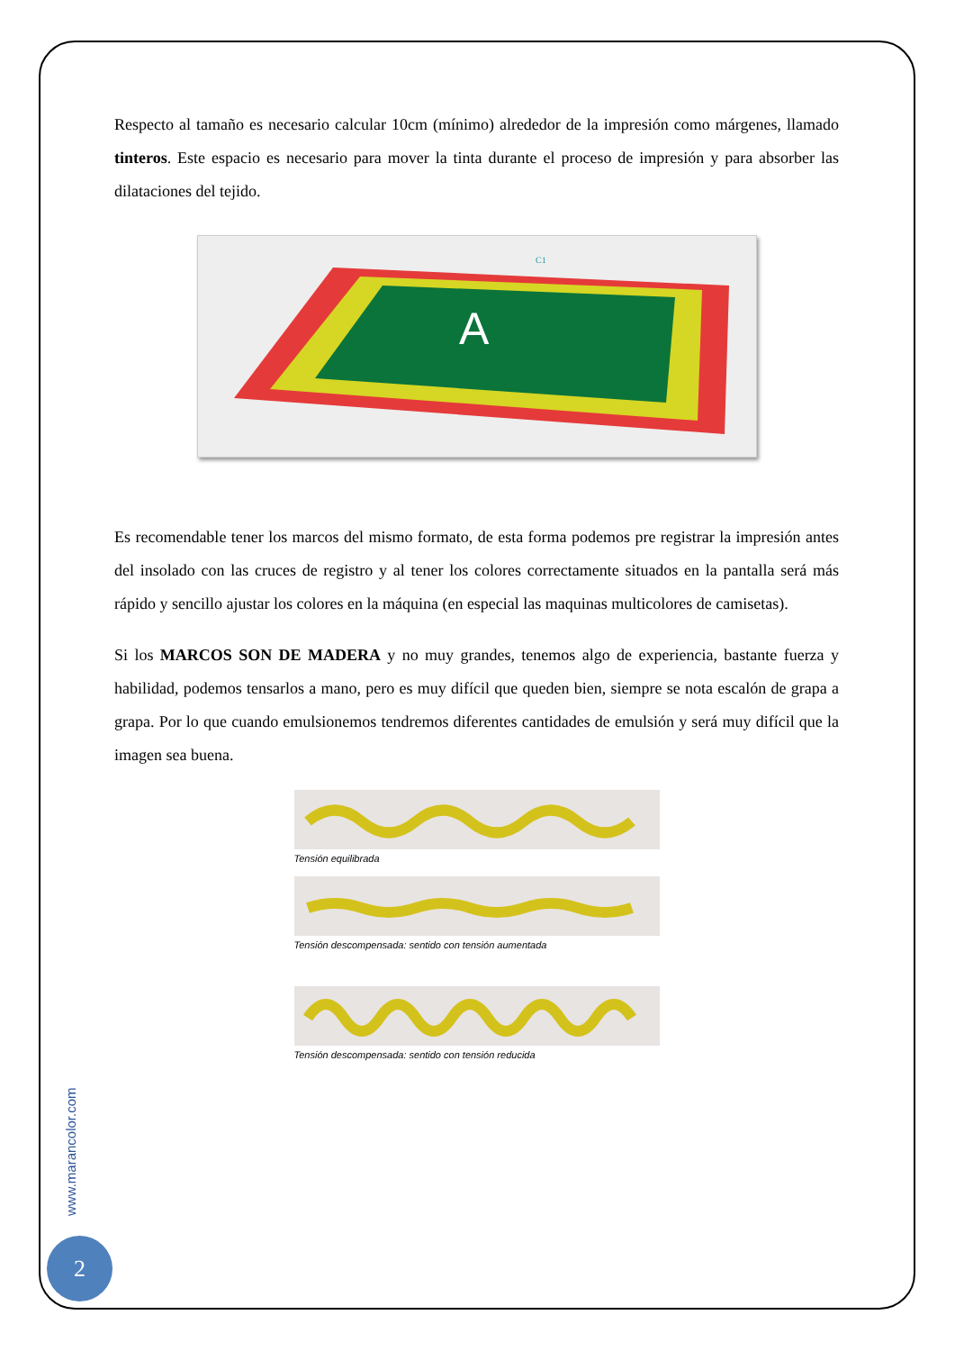Respecto al tamaño es necesario calcular 10cm (mínimo) alrededor de la impresión como márgenes, llamado tinteros. Este espacio es necesario para mover la tinta durante el proceso de impresión y para absorber las dilataciones del tejido.
A
C1
Es recomendable tener los marcos del mismo formato, de esta forma podemos pre registrar la impresión antes del insolado con las cruces de registro y al tener los colores correctamente situados en la pantalla será más rápido y sencillo ajustar los colores en la máquina (en especial las maquinas multicolores de camisetas).
Si los MARCOS SON DE MADERA y no muy grandes, tenemos algo de experiencia, bastante fuerza y habilidad, podemos tensarlos a mano, pero es muy difícil que queden bien, siempre se nota escalón de grapa a grapa. Por lo que cuando emulsionemos tendremos diferentes cantidades de emulsión y será muy difícil que la imagen sea buena.
Tensión equilibrada
Tensión descompensada: sentido con tensión aumentada
Tensión descompensada: sentido con tensión reducida
www.marancolor.com
2